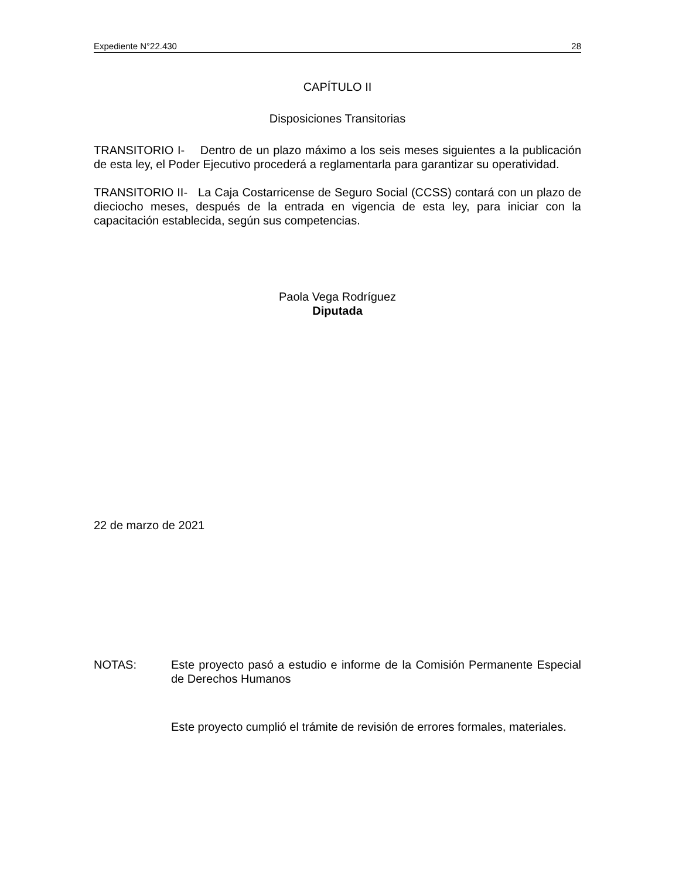Expediente N°22.430 28
CAPÍTULO II
Disposiciones Transitorias
TRANSITORIO I- Dentro de un plazo máximo a los seis meses siguientes a la publicación de esta ley, el Poder Ejecutivo procederá a reglamentarla para garantizar su operatividad.
TRANSITORIO II- La Caja Costarricense de Seguro Social (CCSS) contará con un plazo de dieciocho meses, después de la entrada en vigencia de esta ley, para iniciar con la capacitación establecida, según sus competencias.
Paola Vega Rodríguez
Diputada
22 de marzo de 2021
NOTAS: Este proyecto pasó a estudio e informe de la Comisión Permanente Especial de Derechos Humanos
Este proyecto cumplió el trámite de revisión de errores formales, materiales.